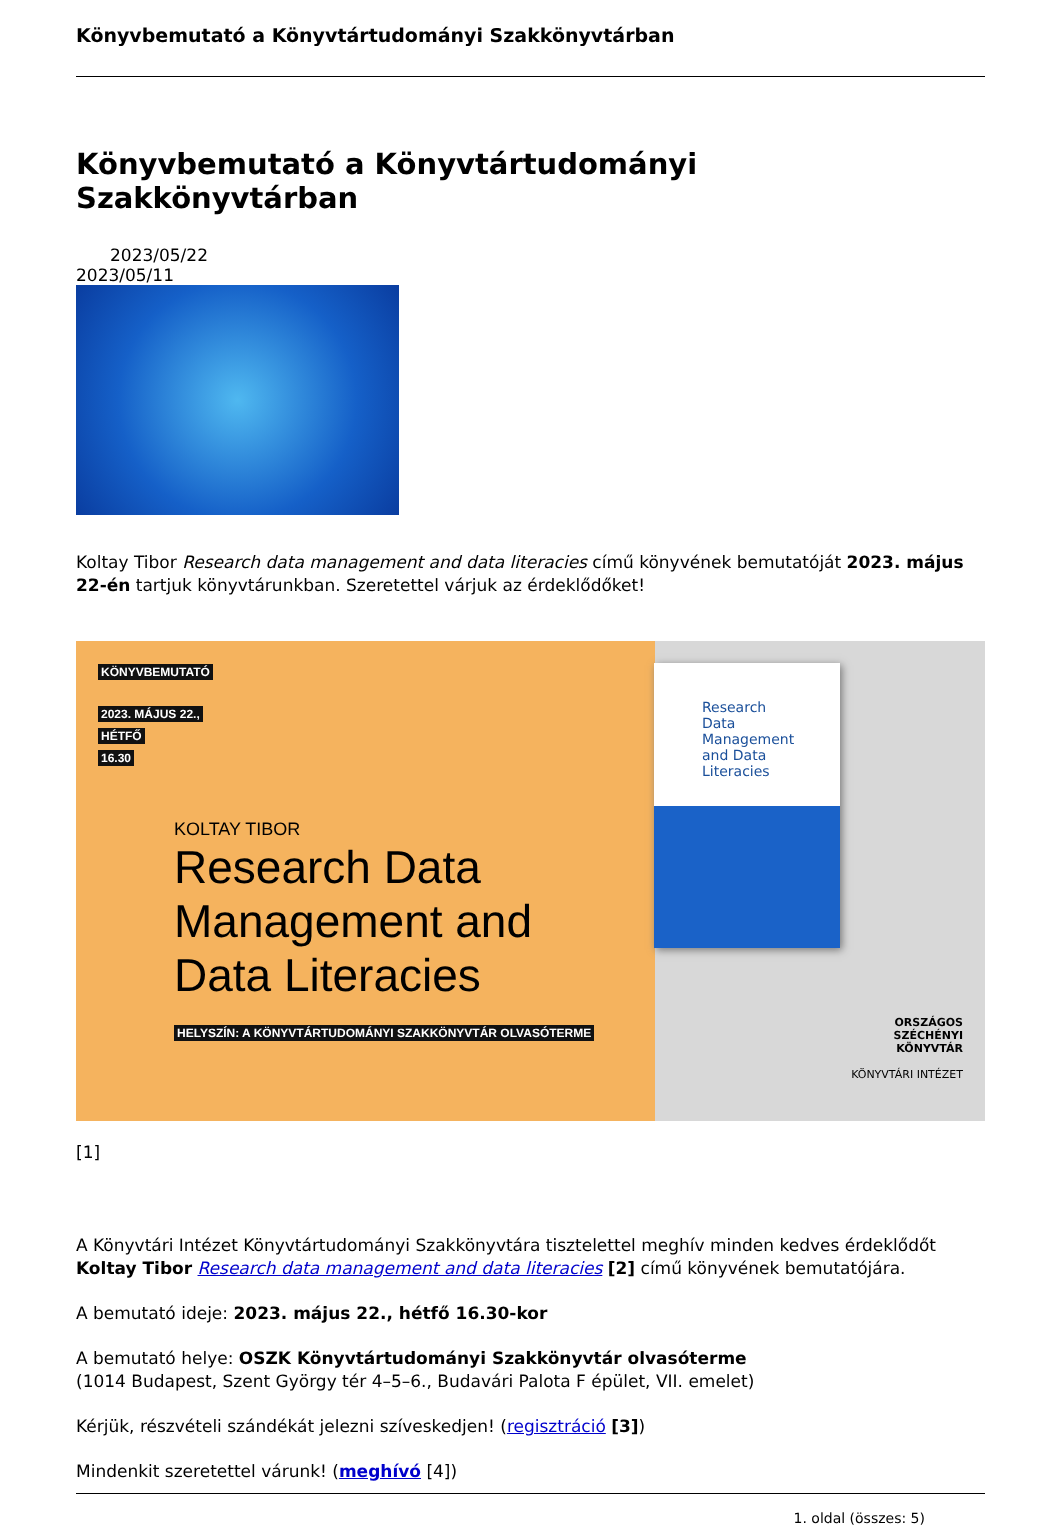Könyvbemutató a Könyvtártudományi Szakkönyvtárban
Könyvbemutató a Könyvtártudományi Szakkönyvtárban
2023/05/22
2023/05/11
Koltay Tibor Research data management and data literacies című könyvének bemutatóját 2023. május 22-én tartjuk könyvtárunkban. Szeretettel várjuk az érdeklődőket!
KÖNYVBEMUTATÓ
2023. MÁJUS 22.,
HÉTFŐ
16.30
KOLTAY TIBOR
Research Data
Management and
Data Literacies
HELYSZÍN: A KÖNYVTÁRTUDOMÁNYI SZAKKÖNYVTÁR OLVASÓTERME
Research Data Management and Data Literacies
ORSZÁGOS
SZÉCHÉNYI
KÖNYVTÁR
KÖNYVTÁRI INTÉZET
[1]
A Könyvtári Intézet Könyvtártudományi Szakkönyvtára tisztelettel meghív minden kedves érdeklődőt Koltay Tibor Research data management and data literacies [2] című könyvének bemutatójára.
A bemutató ideje: 2023. május 22., hétfő 16.30-kor
A bemutató helye: OSZK Könyvtártudományi Szakkönyvtár olvasóterme
(1014 Budapest, Szent György tér 4–5–6., Budavári Palota F épület, VII. emelet)
Kérjük, részvételi szándékát jelezni szíveskedjen! (regisztráció [3])
Mindenkit szeretettel várunk! (meghívó [4])
1. oldal (összes: 5)